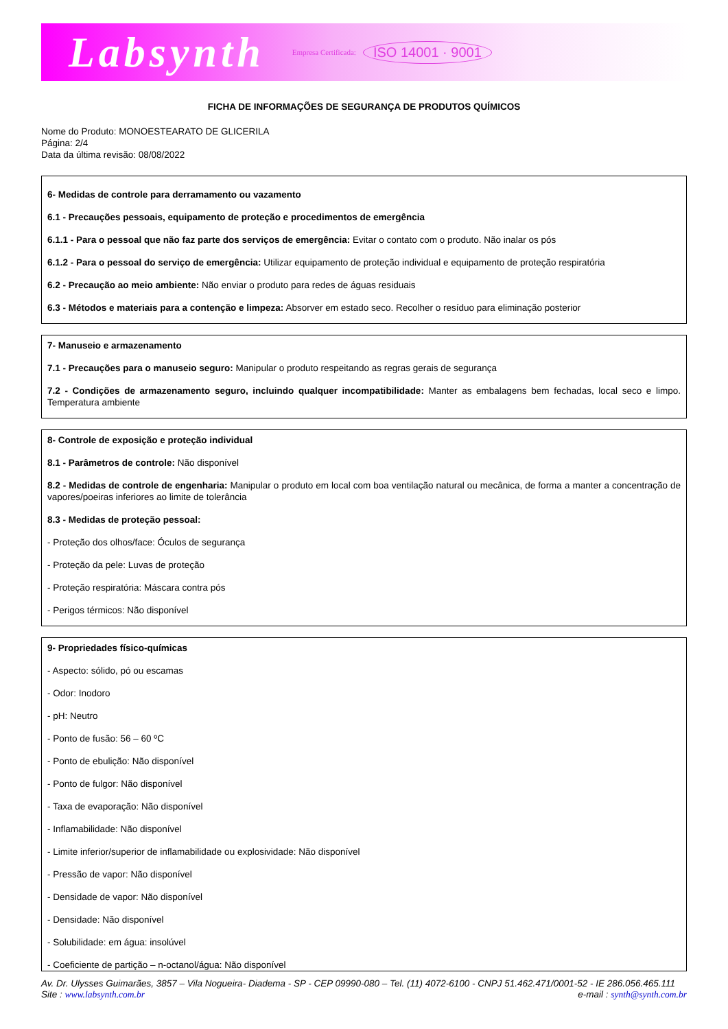Labsynth Empresa Certificada: ISO 14001 · 9001
FICHA DE INFORMAÇÕES DE SEGURANÇA DE PRODUTOS QUÍMICOS
Nome do Produto: MONOESTEARATO DE GLICERILA
Página: 2/4
Data da última revisão: 08/08/2022
6- Medidas de controle para derramamento ou vazamento
6.1 - Precauções pessoais, equipamento de proteção e procedimentos de emergência
6.1.1 - Para o pessoal que não faz parte dos serviços de emergência: Evitar o contato com o produto. Não inalar os pós
6.1.2 - Para o pessoal do serviço de emergência: Utilizar equipamento de proteção individual e equipamento de proteção respiratória
6.2 - Precaução ao meio ambiente: Não enviar o produto para redes de águas residuais
6.3 - Métodos e materiais para a contenção e limpeza: Absorver em estado seco. Recolher o resíduo para eliminação posterior
7- Manuseio e armazenamento
7.1 - Precauções para o manuseio seguro: Manipular o produto respeitando as regras gerais de segurança
7.2 - Condições de armazenamento seguro, incluindo qualquer incompatibilidade: Manter as embalagens bem fechadas, local seco e limpo. Temperatura ambiente
8- Controle de exposição e proteção individual
8.1 - Parâmetros de controle: Não disponível
8.2 - Medidas de controle de engenharia: Manipular o produto em local com boa ventilação natural ou mecânica, de forma a manter a concentração de vapores/poeiras inferiores ao limite de tolerância
8.3 - Medidas de proteção pessoal:
- Proteção dos olhos/face: Óculos de segurança
- Proteção da pele: Luvas de proteção
- Proteção respiratória: Máscara contra pós
- Perigos térmicos: Não disponível
9- Propriedades físico-químicas
- Aspecto: sólido, pó ou escamas
- Odor: Inodoro
- pH: Neutro
- Ponto de fusão: 56 – 60 ºC
- Ponto de ebulição: Não disponível
- Ponto de fulgor: Não disponível
- Taxa de evaporação: Não disponível
- Inflamabilidade: Não disponível
- Limite inferior/superior de inflamabilidade ou explosividade: Não disponível
- Pressão de vapor: Não disponível
- Densidade de vapor: Não disponível
- Densidade: Não disponível
- Solubilidade: em água: insolúvel
- Coeficiente de partição – n-octanol/água: Não disponível
Av. Dr. Ulysses Guimarães, 3857 – Vila Nogueira- Diadema - SP - CEP 09990-080 – Tel. (11) 4072-6100 - CNPJ 51.462.471/0001-52 - IE 286.056.465.111
Site : www.labsynth.com.br e-mail : synth@synth.com.br